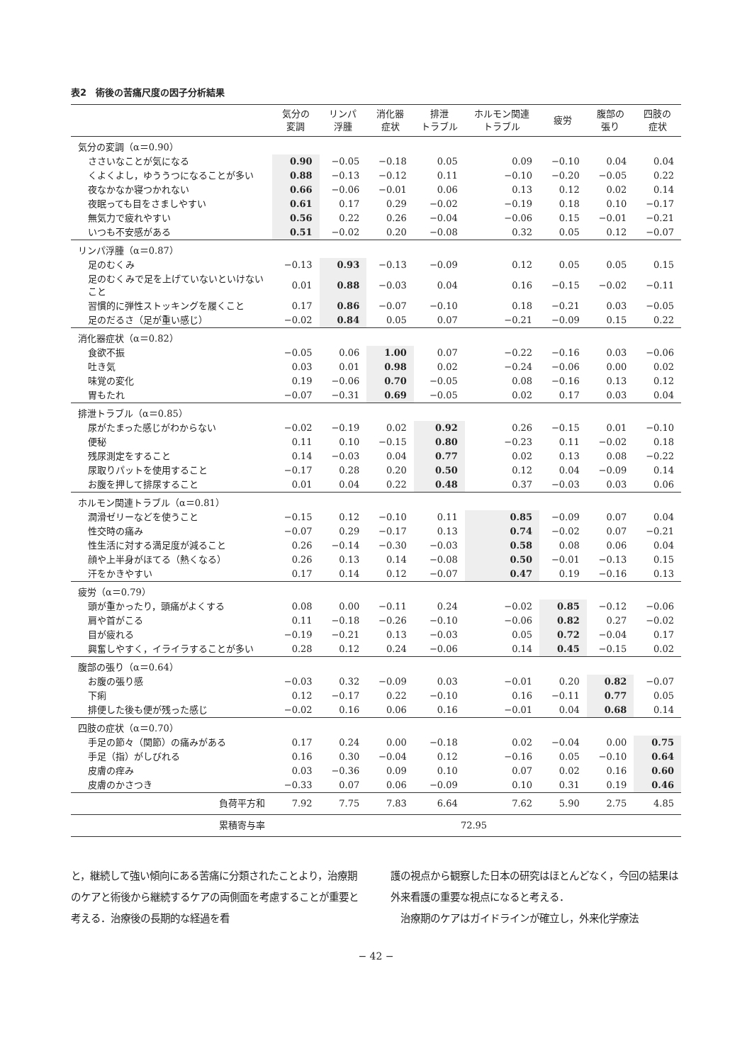表2　術後の苦痛尺度の因子分析結果
| | 気分の 変調 | リンパ 浮腫 | 消化器 症状 | 排泄 トラブル | ホルモン関連 トラブル | 疲労 | 腹部の 張り | 四肢の 症状 |
| --- | --- | --- | --- | --- | --- | --- | --- | --- |
| 気分の変調（α＝0.90） | | | | | | | | |
| ささいなことが気になる | 0.90 | −0.05 | −0.18 | 0.05 | 0.09 | −0.10 | 0.04 | 0.04 |
| くよくよし，ゆううつになることが多い | 0.88 | −0.13 | −0.12 | 0.11 | −0.10 | −0.20 | −0.05 | 0.22 |
| 夜なかなか寝つかれない | 0.66 | −0.06 | −0.01 | 0.06 | 0.13 | 0.12 | 0.02 | 0.14 |
| 夜眠っても目をさましやすい | 0.61 | 0.17 | 0.29 | −0.02 | −0.19 | 0.18 | 0.10 | −0.17 |
| 無気力で疲れやすい | 0.56 | 0.22 | 0.26 | −0.04 | −0.06 | 0.15 | −0.01 | −0.21 |
| いつも不安感がある | 0.51 | −0.02 | 0.20 | −0.08 | 0.32 | 0.05 | 0.12 | −0.07 |
| リンパ浮腫（α＝0.87） | | | | | | | | |
| 足のむくみ | −0.13 | 0.93 | −0.13 | −0.09 | 0.12 | 0.05 | 0.05 | 0.15 |
| 足のむくみで足を上げていないといけないこと | 0.01 | 0.88 | −0.03 | 0.04 | 0.16 | −0.15 | −0.02 | −0.11 |
| 習慣的に弾性ストッキングを履くこと | 0.17 | 0.86 | −0.07 | −0.10 | 0.18 | −0.21 | 0.03 | −0.05 |
| 足のだるさ（足が重い感じ） | −0.02 | 0.84 | 0.05 | 0.07 | −0.21 | −0.09 | 0.15 | 0.22 |
| 消化器症状（α＝0.82） | | | | | | | | |
| 食欲不振 | −0.05 | 0.06 | 1.00 | 0.07 | −0.22 | −0.16 | 0.03 | −0.06 |
| 吐き気 | 0.03 | 0.01 | 0.98 | 0.02 | −0.24 | −0.06 | 0.00 | 0.02 |
| 味覚の変化 | 0.19 | −0.06 | 0.70 | −0.05 | 0.08 | −0.16 | 0.13 | 0.12 |
| 胃もたれ | −0.07 | −0.31 | 0.69 | −0.05 | 0.02 | 0.17 | 0.03 | 0.04 |
| 排泄トラブル（α＝0.85） | | | | | | | | |
| 尿がたまった感じがわからない | −0.02 | −0.19 | 0.02 | 0.92 | 0.26 | −0.15 | 0.01 | −0.10 |
| 便秘 | 0.11 | 0.10 | −0.15 | 0.80 | −0.23 | 0.11 | −0.02 | 0.18 |
| 残尿測定をすること | 0.14 | −0.03 | 0.04 | 0.77 | 0.02 | 0.13 | 0.08 | −0.22 |
| 尿取りパットを使用すること | −0.17 | 0.28 | 0.20 | 0.50 | 0.12 | 0.04 | −0.09 | 0.14 |
| お腹を押して排尿すること | 0.01 | 0.04 | 0.22 | 0.48 | 0.37 | −0.03 | 0.03 | 0.06 |
| ホルモン関連トラブル（α＝0.81） | | | | | | | | |
| 潤滑ゼリーなどを使うこと | −0.15 | 0.12 | −0.10 | 0.11 | 0.85 | −0.09 | 0.07 | 0.04 |
| 性交時の痛み | −0.07 | 0.29 | −0.17 | 0.13 | 0.74 | −0.02 | 0.07 | −0.21 |
| 性生活に対する満足度が減ること | 0.26 | −0.14 | −0.30 | −0.03 | 0.58 | 0.08 | 0.06 | 0.04 |
| 顔や上半身がほてる（熱くなる） | 0.26 | 0.13 | 0.14 | −0.08 | 0.50 | −0.01 | −0.13 | 0.15 |
| 汗をかきやすい | 0.17 | 0.14 | 0.12 | −0.07 | 0.47 | 0.19 | −0.16 | 0.13 |
| 疲労（α＝0.79） | | | | | | | | |
| 頭が重かったり，頭痛がよくする | 0.08 | 0.00 | −0.11 | 0.24 | −0.02 | 0.85 | −0.12 | −0.06 |
| 肩や首がこる | 0.11 | −0.18 | −0.26 | −0.10 | −0.06 | 0.82 | 0.27 | −0.02 |
| 目が疲れる | −0.19 | −0.21 | 0.13 | −0.03 | 0.05 | 0.72 | −0.04 | 0.17 |
| 興奮しやすく，イライラすることが多い | 0.28 | 0.12 | 0.24 | −0.06 | 0.14 | 0.45 | −0.15 | 0.02 |
| 腹部の張り（α＝0.64） | | | | | | | | |
| お腹の張り感 | −0.03 | 0.32 | −0.09 | 0.03 | −0.01 | 0.20 | 0.82 | −0.07 |
| 下痢 | 0.12 | −0.17 | 0.22 | −0.10 | 0.16 | −0.11 | 0.77 | 0.05 |
| 排便した後も便が残った感じ | −0.02 | 0.16 | 0.06 | 0.16 | −0.01 | 0.04 | 0.68 | 0.14 |
| 四肢の症状（α＝0.70） | | | | | | | | |
| 手足の節々（関節）の痛みがある | 0.17 | 0.24 | 0.00 | −0.18 | 0.02 | −0.04 | 0.00 | 0.75 |
| 手足（指）がしびれる | 0.16 | 0.30 | −0.04 | 0.12 | −0.16 | 0.05 | −0.10 | 0.64 |
| 皮膚の痒み | 0.03 | −0.36 | 0.09 | 0.10 | 0.07 | 0.02 | 0.16 | 0.60 |
| 皮膚のかさつき | −0.33 | 0.07 | 0.06 | −0.09 | 0.10 | 0.31 | 0.19 | 0.46 |
| 負荷平方和 | 7.92 | 7.75 | 7.83 | 6.64 | 7.62 | 5.90 | 2.75 | 4.85 |
| 累積寄与率 | 72.95 | | | | | | | |
と，継続して強い傾向にある苦痛に分類されたことより，治療期のケアと術後から継続するケアの両側面を考慮することが重要と考える．治療後の長期的な経過を看
護の視点から観察した日本の研究はほとんどなく，今回の結果は外来看護の重要な視点になると考える．
　治療期のケアはガイドラインが確立し，外来化学療法
− 42 −